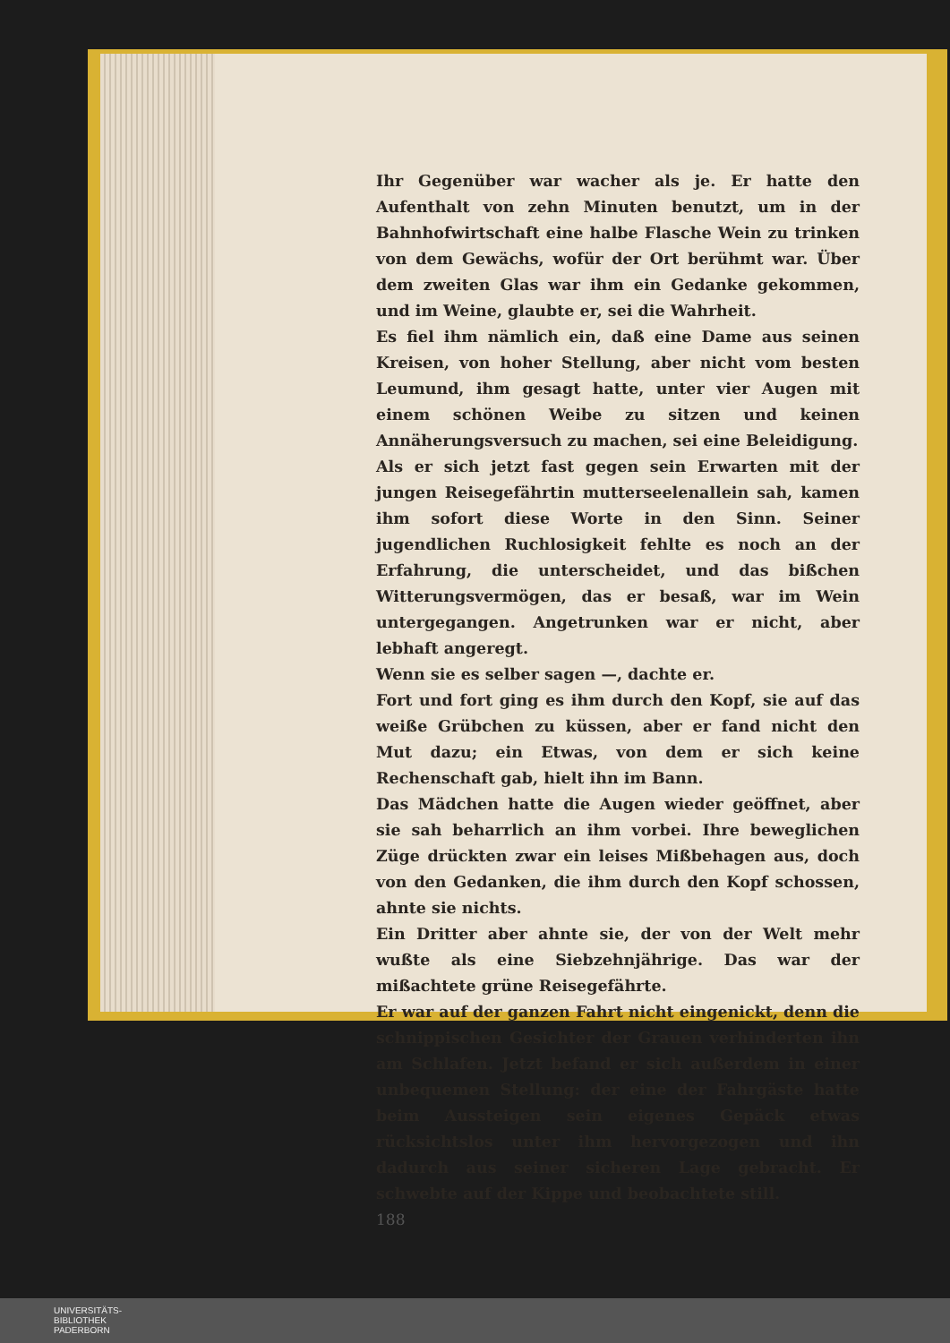Ihr Gegenüber war wacher als je. Er hatte den Aufenthalt von zehn Minuten benutzt, um in der Bahnhofwirtschaft eine halbe Flasche Wein zu trinken von dem Gewächs, wofür der Ort berühmt war. Über dem zweiten Glas war ihm ein Gedanke gekommen, und im Weine, glaubte er, sei die Wahrheit.
Es fiel ihm nämlich ein, daß eine Dame aus seinen Kreisen, von hoher Stellung, aber nicht vom besten Leumund, ihm gesagt hatte, unter vier Augen mit einem schönen Weibe zu sitzen und keinen Annäherungsversuch zu machen, sei eine Beleidigung.
Als er sich jetzt fast gegen sein Erwarten mit der jungen Reisegefährtin mutterseelenallein sah, kamen ihm sofort diese Worte in den Sinn. Seiner jugendlichen Ruchlosigkeit fehlte es noch an der Erfahrung, die unterscheidet, und das bißchen Witterungsvermögen, das er besaß, war im Wein untergegangen. Angetrunken war er nicht, aber lebhaft angeregt.
Wenn sie es selber sagen —, dachte er.
Fort und fort ging es ihm durch den Kopf, sie auf das weiße Grübchen zu küssen, aber er fand nicht den Mut dazu; ein Etwas, von dem er sich keine Rechenschaft gab, hielt ihn im Bann.
Das Mädchen hatte die Augen wieder geöffnet, aber sie sah beharrlich an ihm vorbei. Ihre beweglichen Züge drückten zwar ein leises Mißbehagen aus, doch von den Gedanken, die ihm durch den Kopf schossen, ahnte sie nichts.
Ein Dritter aber ahnte sie, der von der Welt mehr wußte als eine Siebzehnjährige. Das war der mißachtete grüne Reisegefährte.
Er war auf der ganzen Fahrt nicht eingenickt, denn die schnippischen Gesichter der Grauen verhinderten ihn am Schlafen. Jetzt befand er sich außerdem in einer unbequemen Stellung: der eine der Fahrgäste hatte beim Aussteigen sein eigenes Gepäck etwas rücksichtslos unter ihm hervorgezogen und ihn dadurch aus seiner sicheren Lage gebracht. Er schwebte auf der Kippe und beobachtete still.
188
UNIVERSITÄTS-
BIBLIOTHEK
PADERBORN